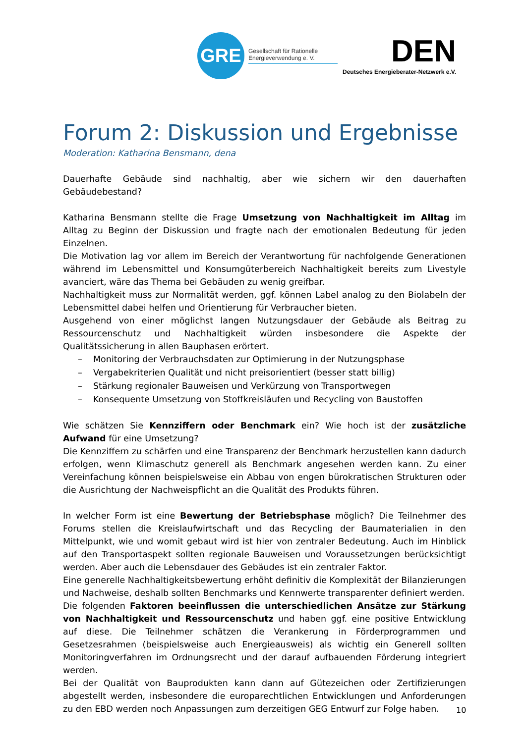GRE
Gesellschaft für Rationelle Energieverwendung e. V.
DEN
Deutsches Energieberater-Netzwerk e.V.
Forum 2: Diskussion und Ergebnisse
Moderation: Katharina Bensmann, dena
Dauerhafte Gebäude sind nachhaltig, aber wie sichern wir den dauerhaften Gebäudebestand?
Katharina Bensmann stellte die Frage Umsetzung von Nachhaltigkeit im Alltag im Alltag zu Beginn der Diskussion und fragte nach der emotionalen Bedeutung für jeden Einzelnen.
Die Motivation lag vor allem im Bereich der Verantwortung für nachfolgende Generationen während im Lebensmittel und Konsumgüterbereich Nachhaltigkeit bereits zum Livestyle avanciert, wäre das Thema bei Gebäuden zu wenig greifbar.
Nachhaltigkeit muss zur Normalität werden, ggf. können Label analog zu den Biolabeln der Lebensmittel dabei helfen und Orientierung für Verbraucher bieten.
Ausgehend von einer möglichst langen Nutzungsdauer der Gebäude als Beitrag zu Ressourcenschutz und Nachhaltigkeit würden insbesondere die Aspekte der Qualitätssicherung in allen Bauphasen erörtert.
– Monitoring der Verbrauchsdaten zur Optimierung in der Nutzungsphase
– Vergabekriterien Qualität und nicht preisorientiert (besser statt billig)
– Stärkung regionaler Bauweisen und Verkürzung von Transportwegen
– Konsequente Umsetzung von Stoffkreisläufen und Recycling von Baustoffen
Wie schätzen Sie Kennziffern oder Benchmark ein? Wie hoch ist der zusätzliche Aufwand für eine Umsetzung?
Die Kennziffern zu schärfen und eine Transparenz der Benchmark herzustellen kann dadurch erfolgen, wenn Klimaschutz generell als Benchmark angesehen werden kann. Zu einer Vereinfachung können beispielsweise ein Abbau von engen bürokratischen Strukturen oder die Ausrichtung der Nachweispflicht an die Qualität des Produkts führen.
In welcher Form ist eine Bewertung der Betriebsphase möglich? Die Teilnehmer des Forums stellen die Kreislaufwirtschaft und das Recycling der Baumaterialien in den Mittelpunkt, wie und womit gebaut wird ist hier von zentraler Bedeutung. Auch im Hinblick auf den Transportaspekt sollten regionale Bauweisen und Voraussetzungen berücksichtigt werden. Aber auch die Lebensdauer des Gebäudes ist ein zentraler Faktor.
Eine generelle Nachhaltigkeitsbewertung erhöht definitiv die Komplexität der Bilanzierungen und Nachweise, deshalb sollten Benchmarks und Kennwerte transparenter definiert werden.
Die folgenden Faktoren beeinflussen die unterschiedlichen Ansätze zur Stärkung von Nachhaltigkeit und Ressourcenschutz und haben ggf. eine positive Entwicklung auf diese. Die Teilnehmer schätzen die Verankerung in Förderprogrammen und Gesetzesrahmen (beispielsweise auch Energieausweis) als wichtig ein Generell sollten Monitoringverfahren im Ordnungsrecht und der darauf aufbauenden Förderung integriert werden.
Bei der Qualität von Bauprodukten kann dann auf Gütezeichen oder Zertifizierungen abgestellt werden, insbesondere die europarechtlichen Entwicklungen und Anforderungen zu den EBD werden noch Anpassungen zum derzeitigen GEG Entwurf zur Folge haben.
10